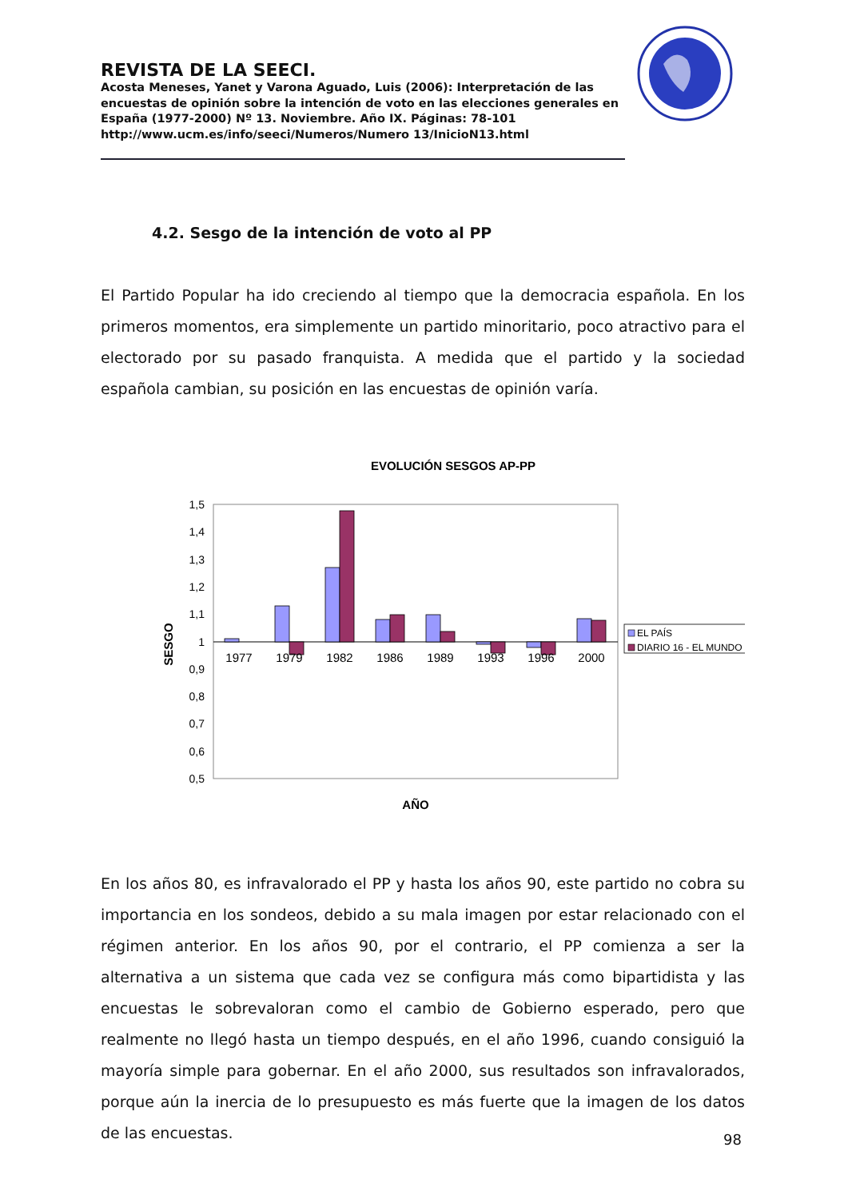REVISTA DE LA SEECI.
Acosta Meneses, Yanet y Varona Aguado, Luis (2006): Interpretación de las encuestas de opinión sobre la intención de voto en las elecciones generales en España (1977-2000) Nº 13. Noviembre. Año IX. Páginas: 78-101 http://www.ucm.es/info/seeci/Numeros/Numero 13/InicioN13.html
4.2. Sesgo de la intención de voto al PP
El Partido Popular ha ido creciendo al tiempo que la democracia española. En los primeros momentos, era simplemente un partido minoritario, poco atractivo para el electorado por su pasado franquista. A medida que el partido y la sociedad española cambian, su posición en las encuestas de opinión varía.
EVOLUCIÓN SESGOS AP-PP
1,5
1,4
1,3
1,2
1,1
1
0,9
0,8
0,7
0,6
0,5
1977
1979
1982
1986
1989
1993
1996
2000
SESGO
AÑO
EL PAÍS
DIARIO 16 - EL MUNDO
En los años 80, es infravalorado el PP y hasta los años 90, este partido no cobra su importancia en los sondeos, debido a su mala imagen por estar relacionado con el régimen anterior. En los años 90, por el contrario, el PP comienza a ser la alternativa a un sistema que cada vez se configura más como bipartidista y las encuestas le sobrevaloran como el cambio de Gobierno esperado, pero que realmente no llegó hasta un tiempo después, en el año 1996, cuando consiguió la mayoría simple para gobernar. En el año 2000, sus resultados son infravalorados, porque aún la inercia de lo presupuesto es más fuerte que la imagen de los datos de las encuestas.
98